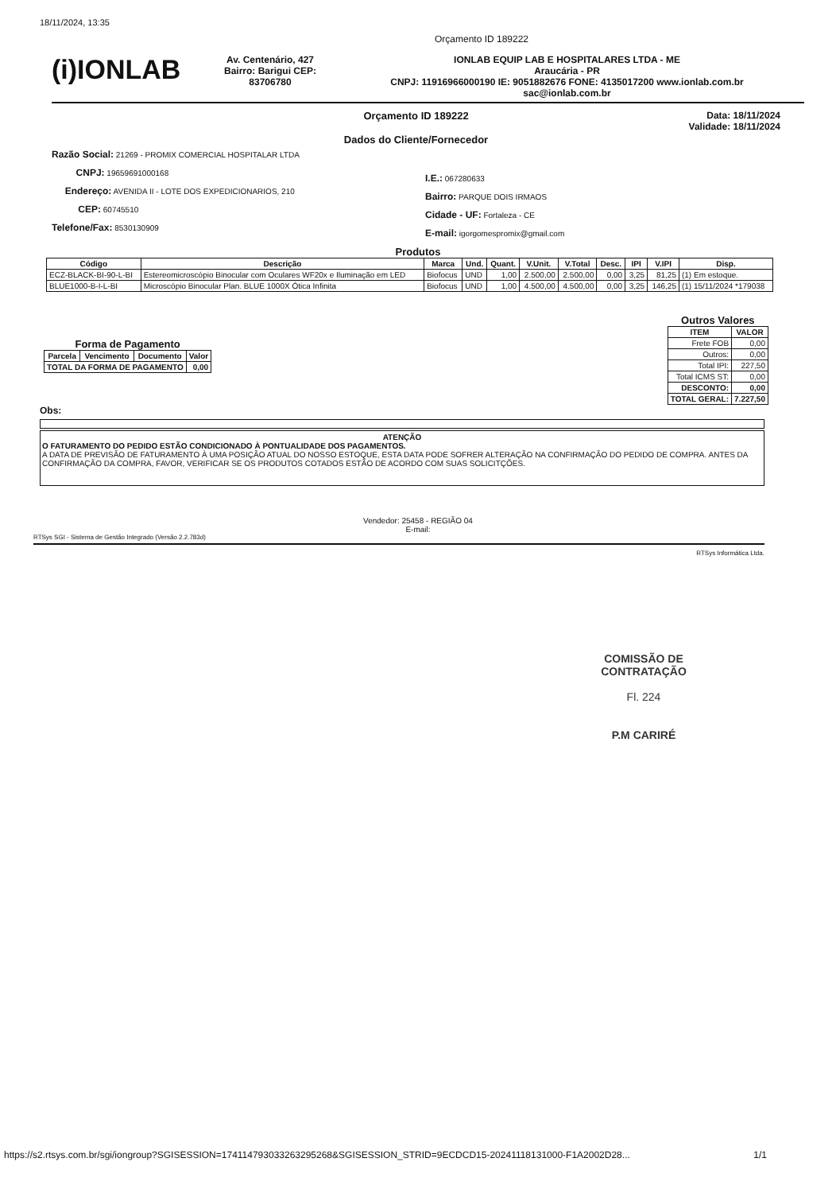18/11/2024, 13:35
Orçamento ID 189222
(i)IONLAB
Av. Centenário, 427
Bairro: Barigui CEP:
83706780
IONLAB EQUIP LAB E HOSPITALARES LTDA - ME
Araucária - PR
CNPJ: 11916966000190 IE: 9051882676 FONE: 4135017200 www.ionlab.com.br
sac@ionlab.com.br
Orçamento ID 189222
Dados do Cliente/Fornecedor
Data: 18/11/2024
Validade: 18/11/2024
Razão Social: 21269 - PROMIX COMERCIAL HOSPITALAR LTDA
CNPJ: 19659691000168
Endereço: AVENIDA II - LOTE DOS EXPEDICIONARIOS, 210
CEP: 60745510
Telefone/Fax: 8530130909
I.E.: 067280633
Bairro: PARQUE DOIS IRMAOS
Cidade - UF: Fortaleza - CE
E-mail: igorgomespromix@gmail.com
Produtos
| Código | Descrição | Marca | Und. | Quant. | V.Unit. | V.Total | Desc. | IPI | V.IPI | Disp. |
| --- | --- | --- | --- | --- | --- | --- | --- | --- | --- | --- |
| ECZ-BLACK-BI-90-L-BI | Estereomicroscópio Binocular com Oculares WF20x e Iluminação em LED | Biofocus | UND | 1,00 | 2.500,00 | 2.500,00 | 0,00 | 3,25 | 81,25 | (1) Em estoque. |
| BLUE1000-B-I-L-BI | Microscópio Binocular Plan. BLUE 1000X Ótica Infinita | Biofocus | UND | 1,00 | 4.500,00 | 4.500,00 | 0,00 | 3,25 | 146,25 | (1) 15/11/2024 *179038 |
Forma de Pagamento
| Parcela | Vencimento | Documento | Valor |
| --- | --- | --- | --- |
| TOTAL DA FORMA DE PAGAMENTO | | | 0,00 |
Outros Valores
| ITEM | VALOR |
| --- | --- |
| Frete FOB | 0,00 |
| Outros: | 0,00 |
| Total IPI: | 227,50 |
| Total ICMS ST: | 0,00 |
| DESCONTO: | 0,00 |
| TOTAL GERAL: | 7.227,50 |
Obs:
ATENÇÃO
O FATURAMENTO DO PEDIDO ESTÃO CONDICIONADO À PONTUALIDADE DOS PAGAMENTOS.
A DATA DE PREVISÃO DE FATURAMENTO À UMA POSIÇÃO ATUAL DO NOSSO ESTOQUE, ESTA DATA PODE SOFRER ALTERAÇÃO NA CONFIRMAÇÃO DO PEDIDO DE COMPRA. ANTES DA CONFIRMAÇÃO DA COMPRA, FAVOR, VERIFICAR SE OS PRODUTOS COTADOS ESTÃO DE ACORDO COM SUAS SOLICITÇÕES.
Vendedor: 25458 - REGIÃO 04
E-mail:
RTSys SGI - Sistema de Gestão Integrado (Versão 2.2.783d)
RTSys Informática Ltda.
COMISSÃO DE CONTRATAÇÃO
Fl. 224
P.M CARIRÉ
https://s2.rtsys.com.br/sgi/iongroup?SGISESSION=174114793033263295268&SGISESSION_STRID=9ECDCD15-20241118131000-F1A2002D28... 1/1